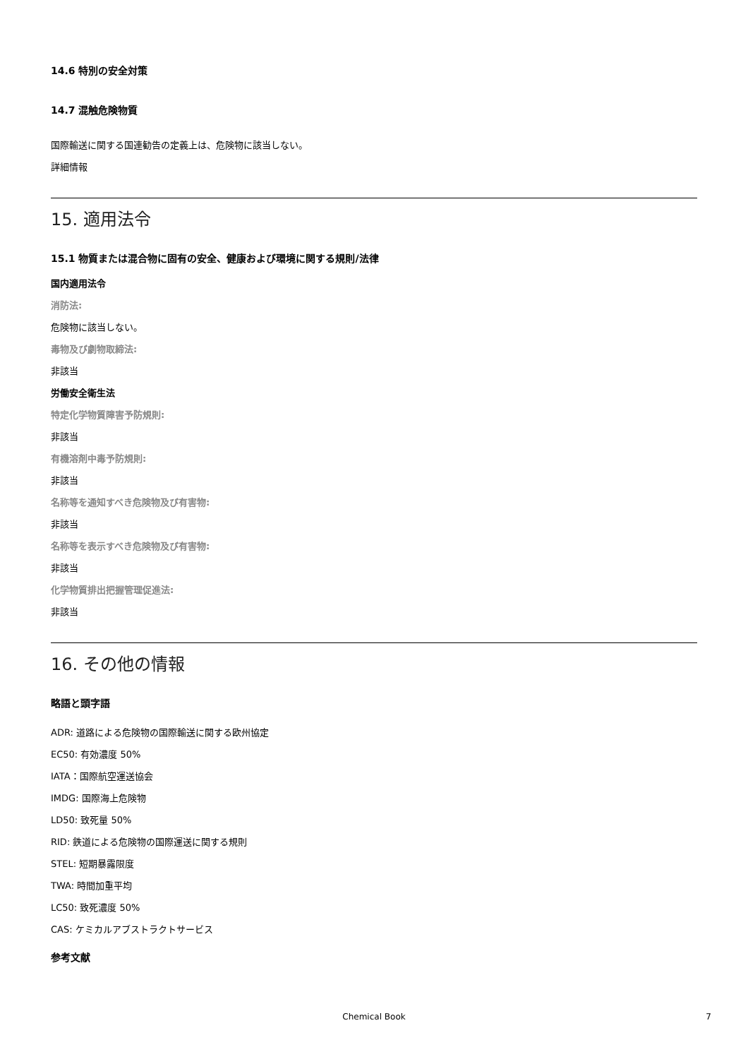14.6 特別の安全対策
14.7 混触危険物質
国際輸送に関する国連勧告の定義上は、危険物に該当しない。
詳細情報
15. 適用法令
15.1 物質または混合物に固有の安全、健康および環境に関する規則/法律
国内適用法令
消防法:
危険物に該当しない。
毒物及び劇物取締法:
非該当
労働安全衛生法
特定化学物質障害予防規則:
非該当
有機溶剤中毒予防規則:
非該当
名称等を通知すべき危険物及び有害物:
非該当
名称等を表示すべき危険物及び有害物:
非該当
化学物質排出把握管理促進法:
非該当
16. その他の情報
略語と頭字語
ADR: 道路による危険物の国際輸送に関する欧州協定
EC50: 有効濃度 50%
IATA：国際航空運送協会
IMDG: 国際海上危険物
LD50: 致死量 50%
RID: 鉄道による危険物の国際運送に関する規則
STEL: 短期暴露限度
TWA: 時間加重平均
LC50: 致死濃度 50%
CAS: ケミカルアブストラクトサービス
参考文献
Chemical Book 7